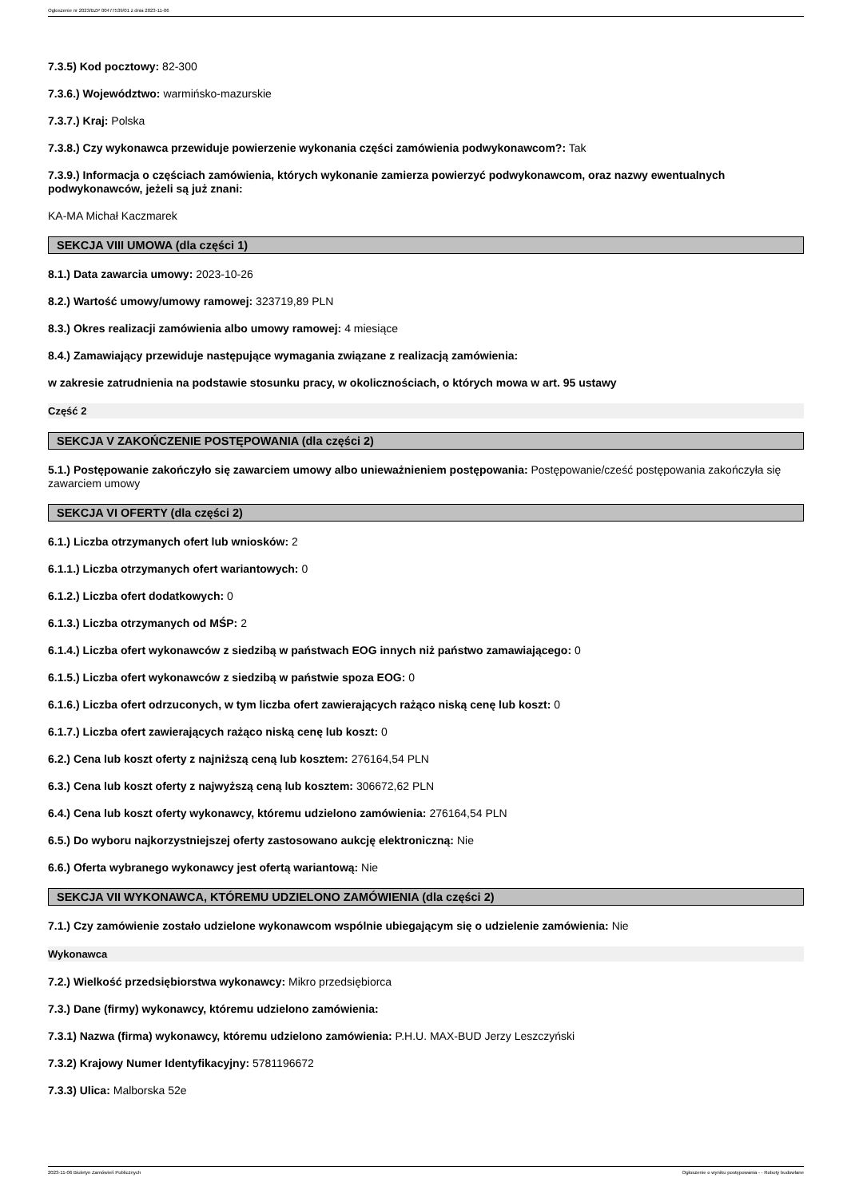Ogłoszenie nr 2023/BZP 00477539/01 z dnia 2023-11-06
7.3.5) Kod pocztowy: 82-300
7.3.6.) Województwo: warmińsko-mazurskie
7.3.7.) Kraj: Polska
7.3.8.) Czy wykonawca przewiduje powierzenie wykonania części zamówienia podwykonawcom?: Tak
7.3.9.) Informacja o częściach zamówienia, których wykonanie zamierza powierzyć podwykonawcom, oraz nazwy ewentualnych podwykonawców, jeżeli są już znani:
KA-MA Michał Kaczmarek
SEKCJA VIII UMOWA (dla części 1)
8.1.) Data zawarcia umowy: 2023-10-26
8.2.) Wartość umowy/umowy ramowej: 323719,89 PLN
8.3.) Okres realizacji zamówienia albo umowy ramowej: 4 miesiące
8.4.) Zamawiający przewiduje następujące wymagania związane z realizacją zamówienia:
w zakresie zatrudnienia na podstawie stosunku pracy, w okolicznościach, o których mowa w art. 95 ustawy
Część 2
SEKCJA V ZAKOŃCZENIE POSTĘPOWANIA (dla części 2)
5.1.) Postępowanie zakończyło się zawarciem umowy albo unieważnieniem postępowania: Postępowanie/cześć postępowania zakończyła się zawarciem umowy
SEKCJA VI OFERTY (dla części 2)
6.1.) Liczba otrzymanych ofert lub wniosków: 2
6.1.1.) Liczba otrzymanych ofert wariantowych: 0
6.1.2.) Liczba ofert dodatkowych: 0
6.1.3.) Liczba otrzymanych od MŚP: 2
6.1.4.) Liczba ofert wykonawców z siedzibą w państwach EOG innych niż państwo zamawiającego: 0
6.1.5.) Liczba ofert wykonawców z siedzibą w państwie spoza EOG: 0
6.1.6.) Liczba ofert odrzuconych, w tym liczba ofert zawierających rażąco niską cenę lub koszt: 0
6.1.7.) Liczba ofert zawierających rażąco niską cenę lub koszt: 0
6.2.) Cena lub koszt oferty z najniższą ceną lub kosztem: 276164,54 PLN
6.3.) Cena lub koszt oferty z najwyższą ceną lub kosztem: 306672,62 PLN
6.4.) Cena lub koszt oferty wykonawcy, któremu udzielono zamówienia: 276164,54 PLN
6.5.) Do wyboru najkorzystniejszej oferty zastosowano aukcję elektroniczną: Nie
6.6.) Oferta wybranego wykonawcy jest ofertą wariantową: Nie
SEKCJA VII WYKONAWCA, KTÓREMU UDZIELONO ZAMÓWIENIA (dla części 2)
7.1.) Czy zamówienie zostało udzielone wykonawcom wspólnie ubiegającym się o udzielenie zamówienia: Nie
Wykonawca
7.2.) Wielkość przedsiębiorstwa wykonawcy: Mikro przedsiębiorca
7.3.) Dane (firmy) wykonawcy, któremu udzielono zamówienia:
7.3.1) Nazwa (firma) wykonawcy, któremu udzielono zamówienia: P.H.U. MAX-BUD Jerzy Leszczyński
7.3.2) Krajowy Numer Identyfikacyjny: 5781196672
7.3.3) Ulica: Malborska 52e
2023-11-06 Biuletyn Zamówień Publicznych Ogłoszenie o wyniku postępowania - - Roboty budowlane